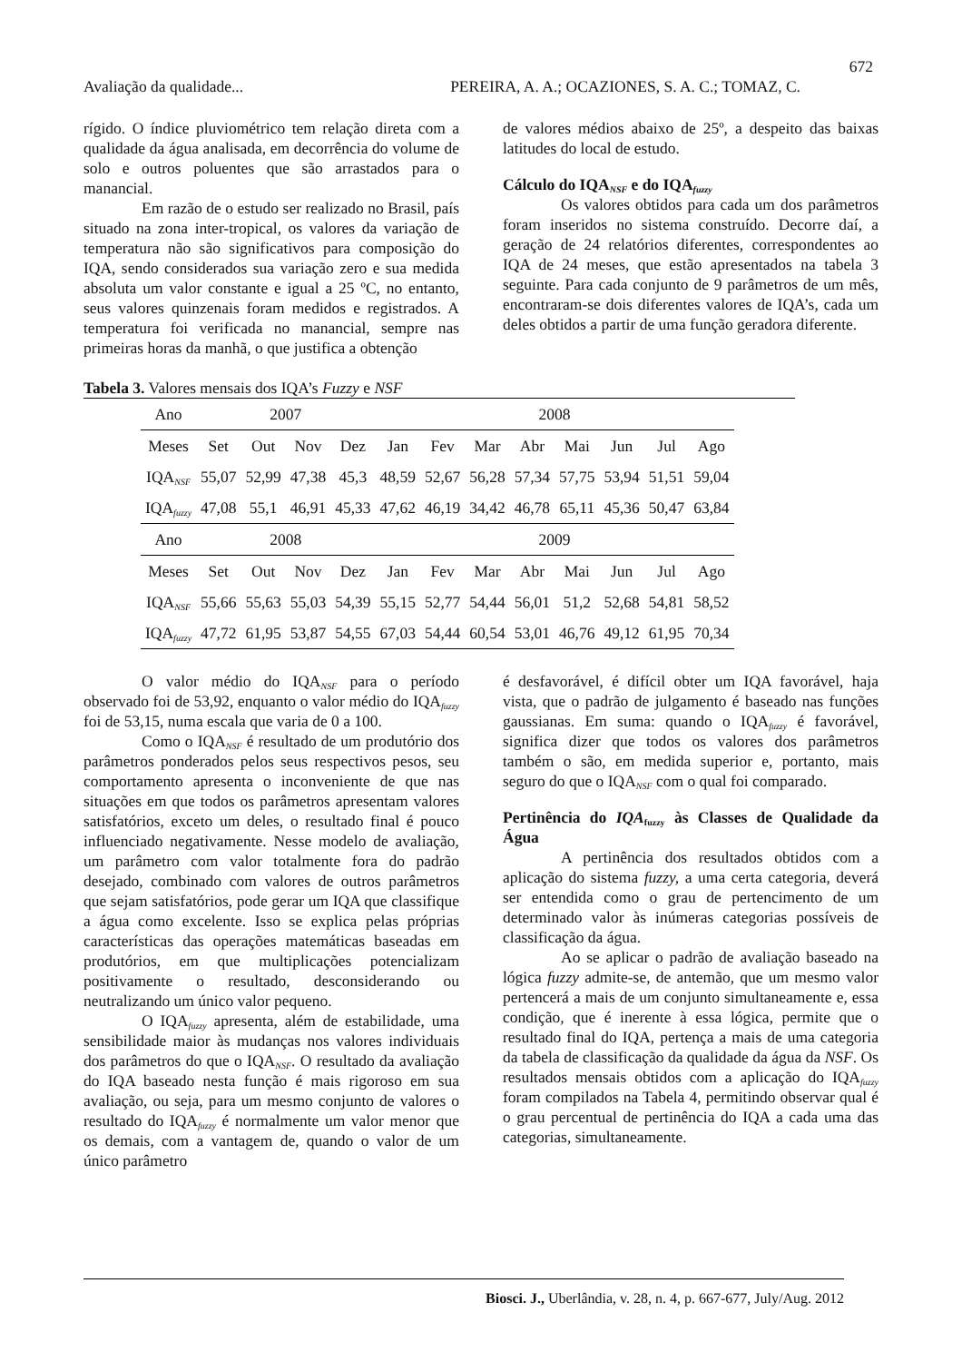672
Avaliação da qualidade... PEREIRA, A. A.; OCAZIONES, S. A. C.; TOMAZ, C.
rígido. O índice pluviométrico tem relação direta com a qualidade da água analisada, em decorrência do volume de solo e outros poluentes que são arrastados para o manancial.
Em razão de o estudo ser realizado no Brasil, país situado na zona inter-tropical, os valores da variação de temperatura não são significativos para composição do IQA, sendo considerados sua variação zero e sua medida absoluta um valor constante e igual a 25 ºC, no entanto, seus valores quinzenais foram medidos e registrados. A temperatura foi verificada no manancial, sempre nas primeiras horas da manhã, o que justifica a obtenção
de valores médios abaixo de 25º, a despeito das baixas latitudes do local de estudo.
Cálculo do IQA<sub>NSF</sub> e do IQA<sub>fuzzy</sub>
Os valores obtidos para cada um dos parâmetros foram inseridos no sistema construído. Decorre daí, a geração de 24 relatórios diferentes, correspondentes ao IQA de 24 meses, que estão apresentados na tabela 3 seguinte. Para cada conjunto de 9 parâmetros de um mês, encontraram-se dois diferentes valores de IQA’s, cada um deles obtidos a partir de uma função geradora diferente.
Tabela 3. Valores mensais dos IQA’s Fuzzy e NSF
| Ano | 2007 | | | | 2008 | | | | | | | |
| Meses | Set | Out | Nov | Dez | Jan | Fev | Mar | Abr | Mai | Jun | Jul | Ago |
| IQA<sub>NSF</sub> | 55,07 | 52,99 | 47,38 | 45,3 | 48,59 | 52,67 | 56,28 | 57,34 | 57,75 | 53,94 | 51,51 | 59,04 |
| IQA<sub>fuzzy</sub> | 47,08 | 55,1 | 46,91 | 45,33 | 47,62 | 46,19 | 34,42 | 46,78 | 65,11 | 45,36 | 50,47 | 63,84 |
| Ano | 2008 | | | | 2009 | | | | | | | |
| Meses | Set | Out | Nov | Dez | Jan | Fev | Mar | Abr | Mai | Jun | Jul | Ago |
| IQA<sub>NSF</sub> | 55,66 | 55,63 | 55,03 | 54,39 | 55,15 | 52,77 | 54,44 | 56,01 | 51,2 | 52,68 | 54,81 | 58,52 |
| IQA<sub>fuzzy</sub> | 47,72 | 61,95 | 53,87 | 54,55 | 67,03 | 54,44 | 60,54 | 53,01 | 46,76 | 49,12 | 61,95 | 70,34 |
O valor médio do IQA<sub>NSF</sub> para o período observado foi de 53,92, enquanto o valor médio do IQA<sub>fuzzy</sub> foi de 53,15, numa escala que varia de 0 a 100.
Como o IQA<sub>NSF</sub> é resultado de um produtório dos parâmetros ponderados pelos seus respectivos pesos, seu comportamento apresenta o inconveniente de que nas situações em que todos os parâmetros apresentam valores satisfatórios, exceto um deles, o resultado final é pouco influenciado negativamente. Nesse modelo de avaliação, um parâmetro com valor totalmente fora do padrão desejado, combinado com valores de outros parâmetros que sejam satisfatórios, pode gerar um IQA que classifique a água como excelente. Isso se explica pelas próprias características das operações matemáticas baseadas em produtórios, em que multiplicações potencializam positivamente o resultado, desconsiderando ou neutralizando um único valor pequeno.
O IQA<sub>fuzzy</sub> apresenta, além de estabilidade, uma sensibilidade maior às mudanças nos valores individuais dos parâmetros do que o IQA<sub>NSF</sub>. O resultado da avaliação do IQA baseado nesta função é mais rigoroso em sua avaliação, ou seja, para um mesmo conjunto de valores o resultado do IQA<sub>fuzzy</sub> é normalmente um valor menor que os demais, com a vantagem de, quando o valor de um único parâmetro
é desfavorável, é difícil obter um IQA favorável, haja vista, que o padrão de julgamento é baseado nas funções gaussianas. Em suma: quando o IQA<sub>fuzzy</sub> é favorável, significa dizer que todos os valores dos parâmetros também o são, em medida superior e, portanto, mais seguro do que o IQA<sub>NSF</sub> com o qual foi comparado.
Pertinência do IQA<sub>fuzzy</sub> às Classes de Qualidade da Água
A pertinência dos resultados obtidos com a aplicação do sistema fuzzy, a uma certa categoria, deverá ser entendida como o grau de pertencimento de um determinado valor às inúmeras categorias possíveis de classificação da água.
Ao se aplicar o padrão de avaliação baseado na lógica fuzzy admite-se, de antemão, que um mesmo valor pertencerá a mais de um conjunto simultaneamente e, essa condição, que é inerente à essa lógica, permite que o resultado final do IQA, pertença a mais de uma categoria da tabela de classificação da qualidade da água da NSF. Os resultados mensais obtidos com a aplicação do IQA<sub>fuzzy</sub> foram compilados na Tabela 4, permitindo observar qual é o grau percentual de pertinência do IQA a cada uma das categorias, simultaneamente.
Biosci. J., Uberlândia, v. 28, n. 4, p. 667-677, July/Aug. 2012